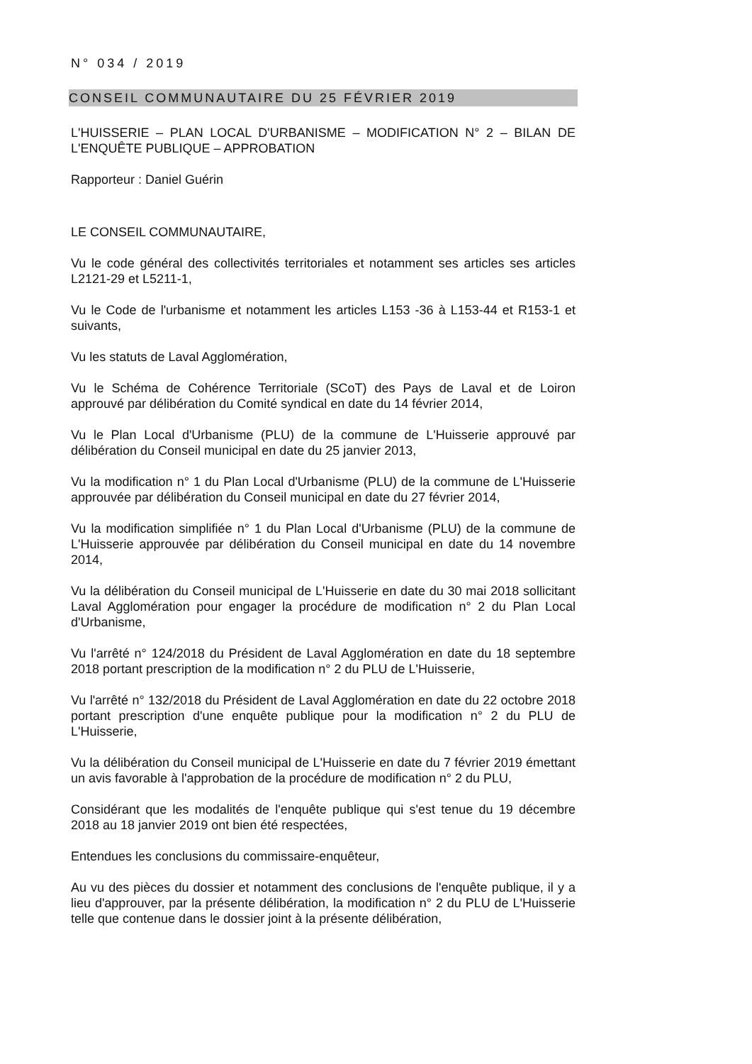N° 034 / 2019
CONSEIL COMMUNAUTAIRE DU 25 FÉVRIER 2019
L'HUISSERIE – PLAN LOCAL D'URBANISME – MODIFICATION N° 2 – BILAN DE L'ENQUÊTE PUBLIQUE – APPROBATION
Rapporteur : Daniel Guérin
LE CONSEIL COMMUNAUTAIRE,
Vu le code général des collectivités territoriales et notamment ses articles ses articles L2121-29 et L5211-1,
Vu le Code de l'urbanisme et notamment les articles L153 -36 à L153-44 et R153-1 et suivants,
Vu les statuts de Laval Agglomération,
Vu le Schéma de Cohérence Territoriale (SCoT) des Pays de Laval et de Loiron approuvé par délibération du Comité syndical en date du 14 février 2014,
Vu le Plan Local d'Urbanisme (PLU) de la commune de L'Huisserie approuvé par délibération du Conseil municipal en date du 25 janvier 2013,
Vu la modification n° 1 du Plan Local d'Urbanisme (PLU) de la commune de L'Huisserie approuvée par délibération du Conseil municipal en date du 27 février 2014,
Vu la modification simplifiée n° 1 du Plan Local d'Urbanisme (PLU) de la commune de L'Huisserie approuvée par délibération du Conseil municipal en date du 14 novembre 2014,
Vu la délibération du Conseil municipal de L'Huisserie en date du 30 mai 2018 sollicitant Laval Agglomération pour engager la procédure de modification n° 2 du Plan Local d'Urbanisme,
Vu l'arrêté n° 124/2018 du Président de Laval Agglomération en date du 18 septembre 2018 portant prescription de la modification n° 2 du PLU de L'Huisserie,
Vu l'arrêté n° 132/2018 du Président de Laval Agglomération en date du 22 octobre 2018 portant prescription d'une enquête publique pour la modification n° 2 du PLU de L'Huisserie,
Vu la délibération du Conseil municipal de L'Huisserie en date du 7 février 2019 émettant un avis favorable à l'approbation de la procédure de modification n° 2 du PLU,
Considérant que les modalités de l'enquête publique qui s'est tenue du 19 décembre 2018 au 18 janvier 2019 ont bien été respectées,
Entendues les conclusions du commissaire-enquêteur,
Au vu des pièces du dossier et notamment des conclusions de l'enquête publique, il y a lieu d'approuver, par la présente délibération, la modification n° 2 du PLU de L'Huisserie telle que contenue dans le dossier joint à la présente délibération,